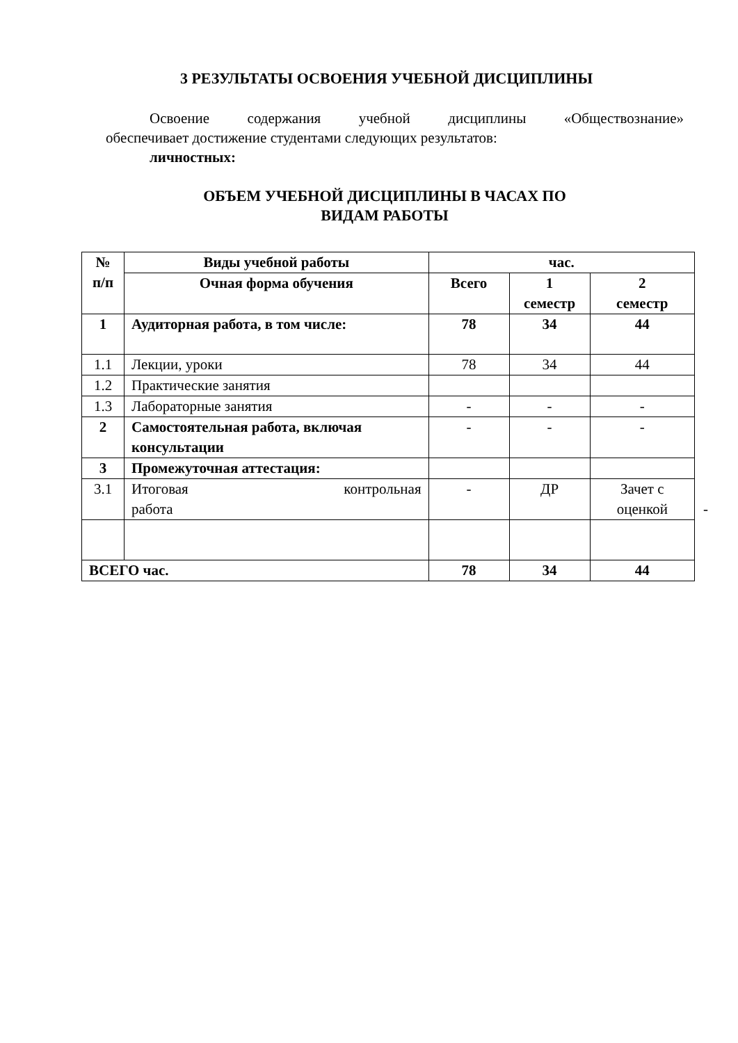3 РЕЗУЛЬТАТЫ ОСВОЕНИЯ УЧЕБНОЙ ДИСЦИПЛИНЫ
Освоение содержания учебной дисциплины «Обществознание»
обеспечивает достижение студентами следующих результатов:
личностных:
ОБЪЕМ УЧЕБНОЙ ДИСЦИПЛИНЫ В ЧАСАХ ПО
ВИДАМ РАБОТЫ
| № п/п | Виды учебной работы | час. | | |
| --- | --- | --- | --- | --- |
| | Очная форма обучения | Всего | 1 семестр | 2 семестр |
| 1 | Аудиторная работа, в том числе: | 78 | 34 | 44 |
| 1.1 | Лекции, уроки | 78 | 34 | 44 |
| 1.2 | Практические занятия | | | |
| 1.3 | Лабораторные занятия | - | - | - |
| 2 | Самостоятельная работа, включая консультации | - | - | - |
| 3 | Промежуточная аттестация: | | | |
| 3.1 | Итоговая контрольная работа | - | ДР | Зачет с оценкой - |
| ВСЕГО час. | | 78 | 34 | 44 |